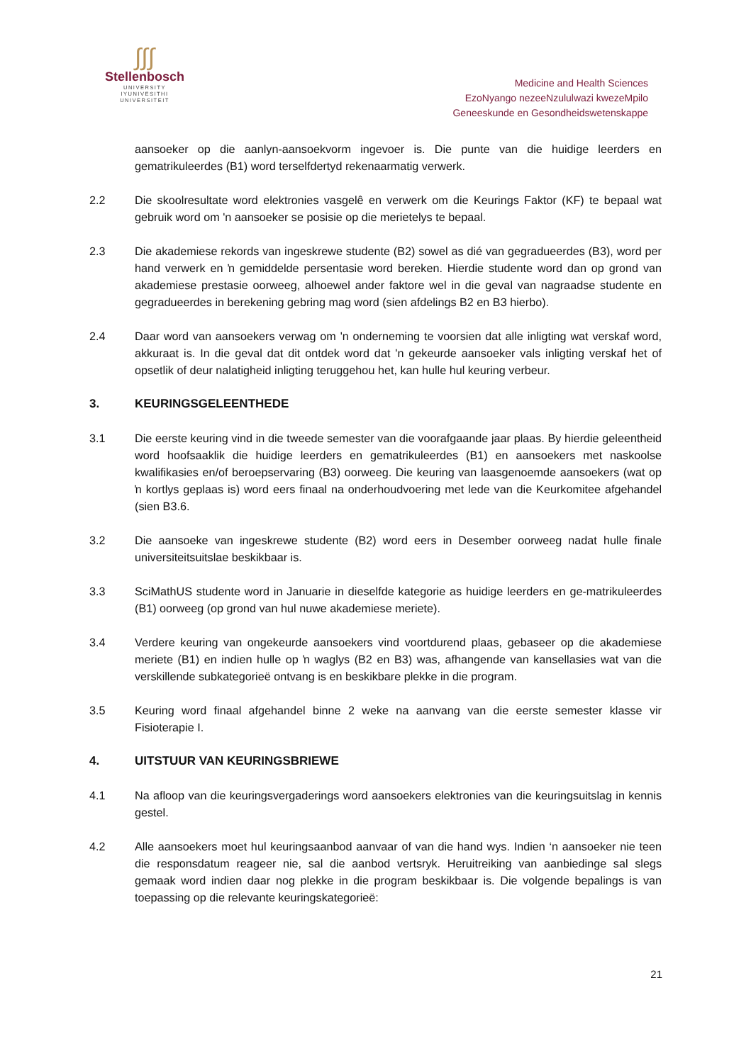∫∫∫
Stellenbosch
UNIVERSITY
IYUNIVESITHI
UNIVERSITEIT
Medicine and Health Sciences
EzoNyango nezeeNzululwazi kwezeMpilo
Geneeskunde en Gesondheidswetenskappe
aansoeker op die aanlyn-aansoekvorm ingevoer is. Die punte van die huidige leerders en gematrikuleerdes (B1) word terselfdertyd rekenaarmatig verwerk.
2.2 Die skoolresultate word elektronies vasgelê en verwerk om die Keurings Faktor (KF) te bepaal wat gebruik word om 'n aansoeker se posisie op die merietelys te bepaal.
2.3 Die akademiese rekords van ingeskrewe studente (B2) sowel as dié van gegradueerdes (B3), word per hand verwerk en ŉ gemiddelde persentasie word bereken. Hierdie studente word dan op grond van akademiese prestasie oorweeg, alhoewel ander faktore wel in die geval van nagraadse studente en gegradueerdes in berekening gebring mag word (sien afdelings B2 en B3 hierbo).
2.4 Daar word van aansoekers verwag om 'n onderneming te voorsien dat alle inligting wat verskaf word, akkuraat is. In die geval dat dit ontdek word dat 'n gekeurde aansoeker vals inligting verskaf het of opsetlik of deur nalatigheid inligting teruggehou het, kan hulle hul keuring verbeur.
3. KEURINGSGELEENTHEDE
3.1 Die eerste keuring vind in die tweede semester van die voorafgaande jaar plaas. By hierdie geleentheid word hoofsaaklik die huidige leerders en gematrikuleerdes (B1) en aansoekers met naskoolse kwalifikasies en/of beroepservaring (B3) oorweeg. Die keuring van laasgenoemde aansoekers (wat op ŉ kortlys geplaas is) word eers finaal na onderhoudvoering met lede van die Keurkomitee afgehandel (sien B3.6.
3.2 Die aansoeke van ingeskrewe studente (B2) word eers in Desember oorweeg nadat hulle finale universiteitsuitslae beskikbaar is.
3.3 SciMathUS studente word in Januarie in dieselfde kategorie as huidige leerders en ge-matrikuleerdes (B1) oorweeg (op grond van hul nuwe akademiese meriete).
3.4 Verdere keuring van ongekeurde aansoekers vind voortdurend plaas, gebaseer op die akademiese meriete (B1) en indien hulle op ŉ waglys (B2 en B3) was, afhangende van kansellasies wat van die verskillende subkategorieë ontvang is en beskikbare plekke in die program.
3.5 Keuring word finaal afgehandel binne 2 weke na aanvang van die eerste semester klasse vir Fisioterapie I.
4. UITSTUUR VAN KEURINGSBRIEWE
4.1 Na afloop van die keuringsvergaderings word aansoekers elektronies van die keuringsuitslag in kennis gestel.
4.2 Alle aansoekers moet hul keuringsaanbod aanvaar of van die hand wys. Indien ‘n aansoeker nie teen die responsdatum reageer nie, sal die aanbod vertsryk. Heruitreiking van aanbiedinge sal slegs gemaak word indien daar nog plekke in die program beskikbaar is. Die volgende bepalings is van toepassing op die relevante keuringskategorieë:
21